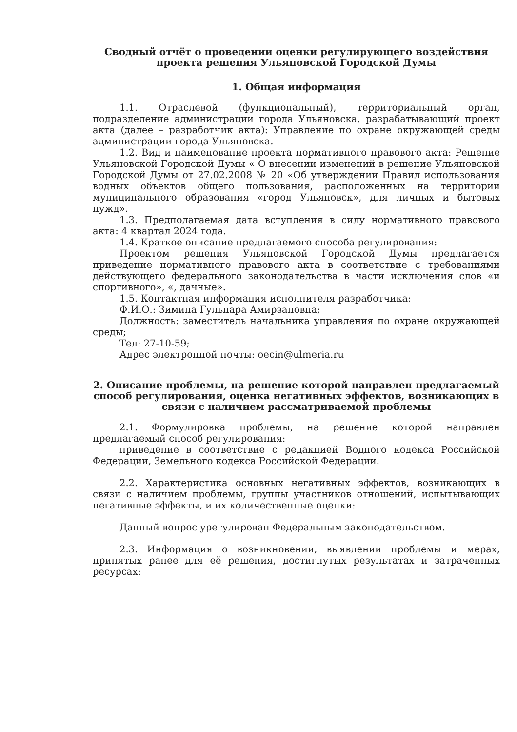Сводный отчёт о проведении оценки регулирующего воздействия проекта решения Ульяновской Городской Думы
1. Общая информация
1.1. Отраслевой (функциональный), территориальный орган, подразделение администрации города Ульяновска, разрабатывающий проект акта (далее – разработчик акта): Управление по охране окружающей среды администрации города Ульяновска.
1.2. Вид и наименование проекта нормативного правового акта: Решение Ульяновской Городской Думы « О внесении изменений в решение Ульяновской Городской Думы от 27.02.2008 № 20 «Об утверждении Правил использования водных объектов общего пользования, расположенных на территории муниципального образования «город Ульяновск», для личных и бытовых нужд».
1.3. Предполагаемая дата вступления в силу нормативного правового акта: 4 квартал 2024 года.
1.4. Краткое описание предлагаемого способа регулирования:
Проектом решения Ульяновской Городской Думы предлагается приведение нормативного правового акта в соответствие с требованиями действующего федерального законодательства в части исключения слов «и спортивного», «, дачные».
1.5. Контактная информация исполнителя разработчика:
Ф.И.О.: Зимина Гульнара Амирзановна;
Должность: заместитель начальника управления по охране окружающей среды;
Тел: 27-10-59;
Адрес электронной почты: oecin@ulmeria.ru
2. Описание проблемы, на решение которой направлен предлагаемый способ регулирования, оценка негативных эффектов, возникающих в связи с наличием рассматриваемой проблемы
2.1. Формулировка проблемы, на решение которой направлен предлагаемый способ регулирования:
приведение в соответствие с редакцией Водного кодекса Российской Федерации, Земельного кодекса Российской Федерации.
2.2. Характеристика основных негативных эффектов, возникающих в связи с наличием проблемы, группы участников отношений, испытывающих негативные эффекты, и их количественные оценки:
Данный вопрос урегулирован Федеральным законодательством.
2.3. Информация о возникновении, выявлении проблемы и мерах, принятых ранее для её решения, достигнутых результатах и затраченных ресурсах: